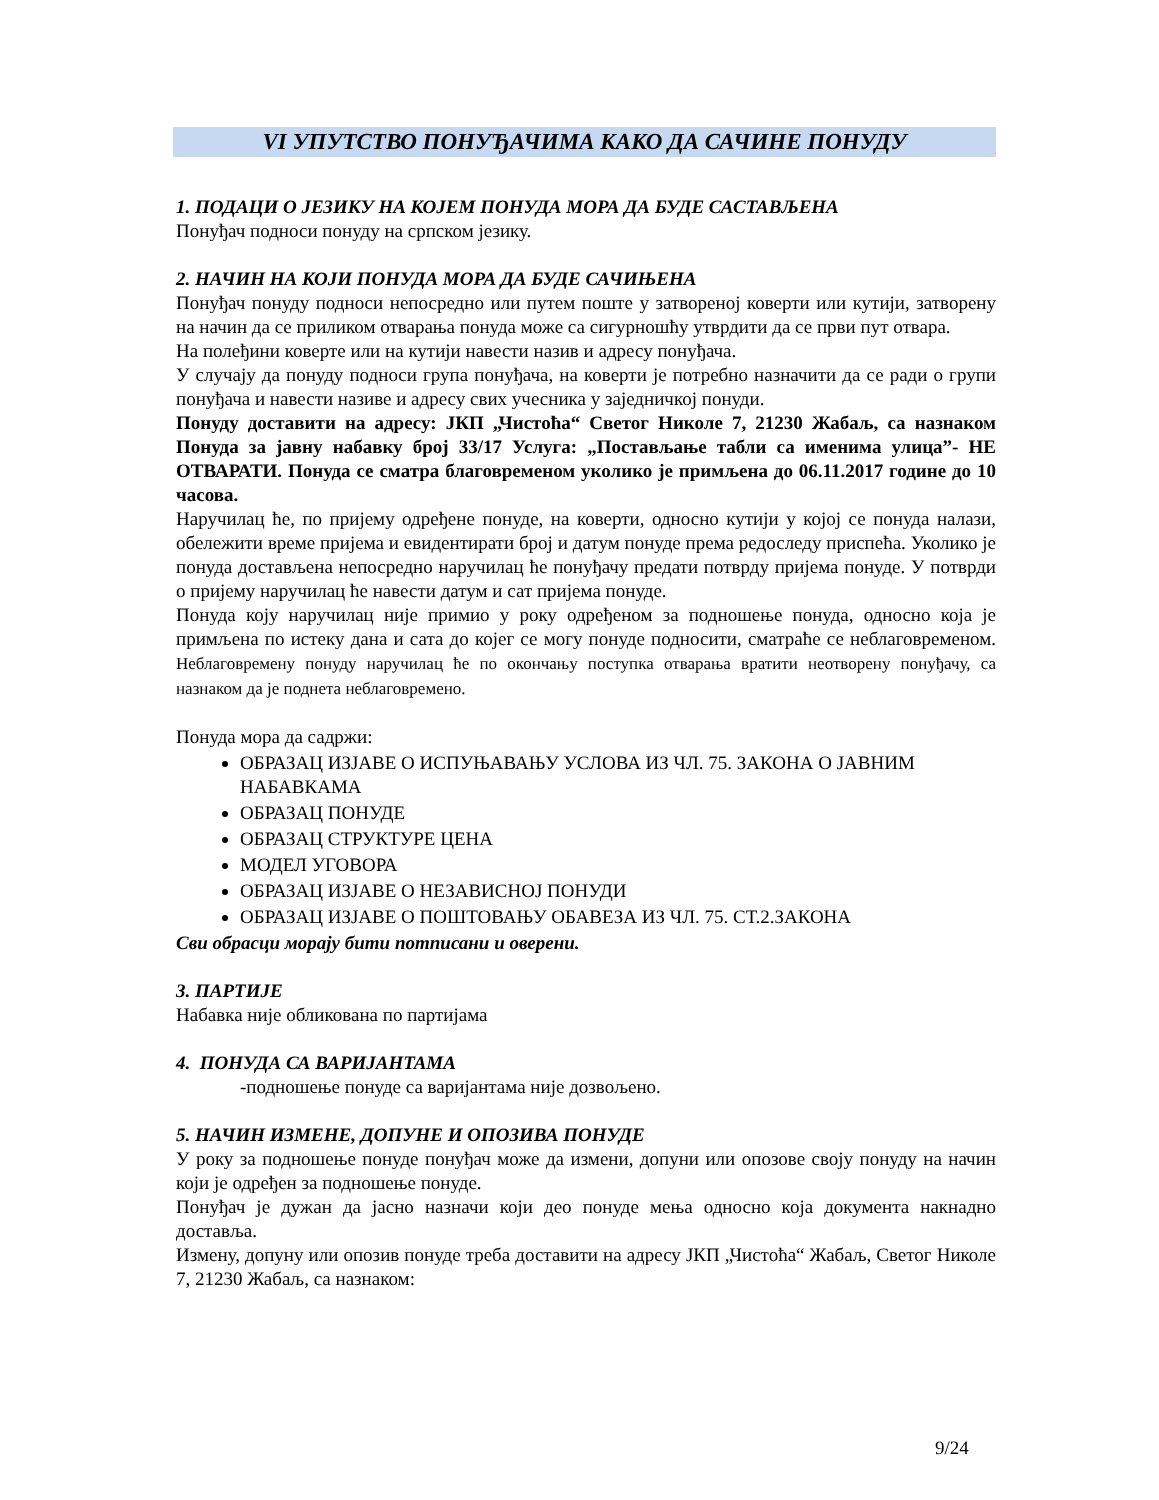VI УПУТСТВО ПОНУЂАЧИМА КАКО ДА САЧИНЕ ПОНУДУ
1. ПОДАЦИ О ЈЕЗИКУ НА КОЈЕМ ПОНУДА МОРА ДА БУДЕ САСТАВЉЕНА
Понуђач подноси понуду на српском језику.
2. НАЧИН НА КОЈИ ПОНУДА МОРА ДА БУДЕ САЧИЊЕНА
Понуђач понуду подноси непосредно или путем поште у затвореној коверти или кутији, затворену на начин да се приликом отварања понуда може са сигурношћу утврдити да се први пут отвара.
На полеђини коверте или на кутији навести назив и адресу понуђача.
У случају да понуду подноси група понуђача, на коверти је потребно назначити да се ради о групи понуђача и навести називе и адресу свих учесника у заједничкој понуди.
Понуду доставити на адресу: ЈКП „Чистоћа“ Светог Николе 7, 21230 Жабаљ, са назнаком Понуда за јавну набавку број 33/17 Услуга: „Постављање табли са именима улица”- НЕ ОТВАРАТИ. Понуда се сматра благовременом уколико је примљена до 06.11.2017 године до 10 часова.
Наручилац ће, по пријему одређене понуде, на коверти, односно кутији у којој се понуда налази, обележити време пријема и евидентирати број и датум понуде према редоследу приспећа. Уколико је понуда достављена непосредно наручилац ће понуђачу предати потврду пријема понуде. У потврди о пријему наручилац ће навести датум и сат пријема понуде.
Понуда коју наручилац није примио у року одређеном за подношење понуда, односно која је примљена по истеку дана и сата до којег се могу понуде подносити, сматраће се неблаговременом. Неблаговремену понуду наручилац ће по окончању поступка отварања вратити неотворену понуђачу, са назнаком да је поднета неблаговремено.
Понуда мора да садржи:
ОБРАЗАЦ ИЗЈАВЕ О ИСПУЊАВАЊУ УСЛОВА ИЗ ЧЛ. 75. ЗАКОНА О ЈАВНИМ НАБАВКАМА
ОБРАЗАЦ ПОНУДЕ
ОБРАЗАЦ СТРУКТУРЕ ЦЕНА
МОДЕЛ УГОВОРА
ОБРАЗАЦ ИЗЈАВЕ О НЕЗАВИСНОЈ ПОНУДИ
ОБРАЗАЦ ИЗЈАВЕ О ПОШТОВАЊУ ОБАВЕЗА ИЗ ЧЛ. 75. СТ.2.ЗАКОНА
Сви обрасци морају бити потписани и оверени.
3. ПАРТИЈЕ
Набавка није обликована по партијама
4. ПОНУДА СА ВАРИЈАНТАМА
-подношење понуде са варијантама није дозвољено.
5. НАЧИН ИЗМЕНЕ, ДОПУНЕ И ОПОЗИВА ПОНУДЕ
У року за подношење понуде понуђач може да измени, допуни или опозове своју понуду на начин који је одређен за подношење понуде.
Понуђач је дужан да јасно назначи који део понуде мења односно која документа накнадно доставља.
Измену, допуну или опозив понуде треба доставити на адресу ЈКП „Чистоћа“ Жабаљ, Светог Николе 7, 21230 Жабаљ, са назнаком:
9/24